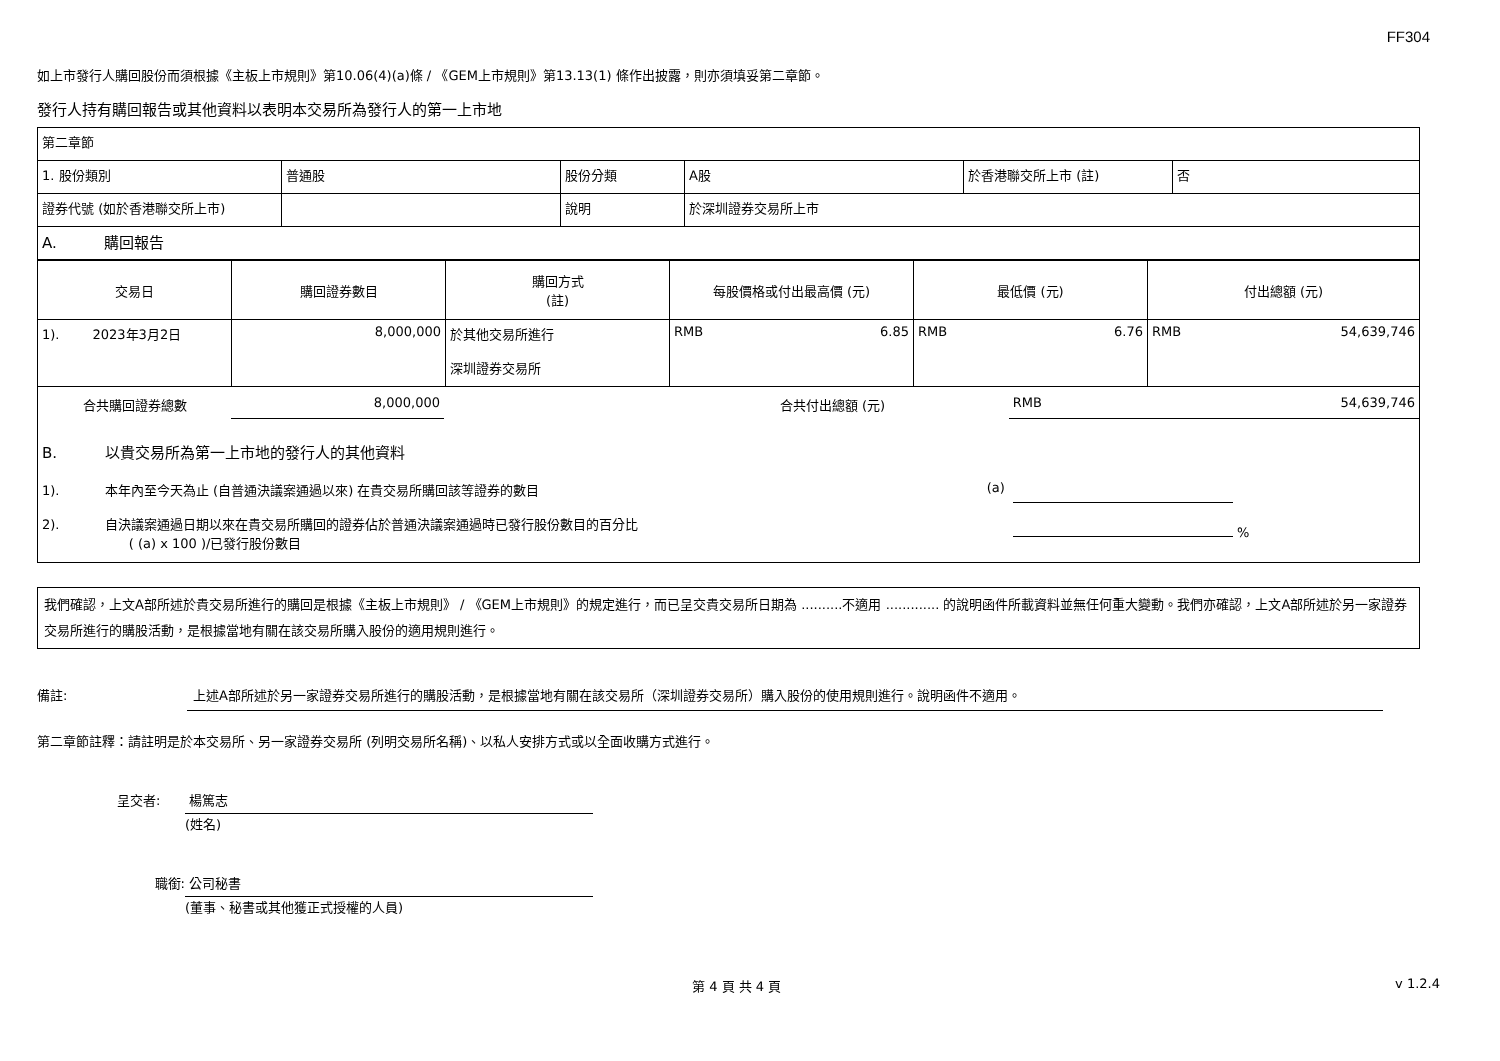FF304
如上市發行人購回股份而須根據《主板上市規則》第10.06(4)(a)條 / 《GEM上市規則》第13.13(1) 條作出披露，則亦須填妥第二章節。
發行人持有購回報告或其他資料以表明本交易所為發行人的第一上市地
| 第二章節 | | | | | |
| 1. 股份類別 | 普通股 | 股份分類 | A股 | 於香港聯交所上市 (註) | 否 |
| 證券代號 (如於香港聯交所上市) | | 說明 | 於深圳證券交易所上市 | | |
| A. 購回報告 | | | | | |
| 交易日 | 購回證券數目 | 購回方式 (註) | 每股價格或付出最高價 (元) | 最低價 (元) | 付出總額 (元) |
| --- | --- | --- | --- | --- | --- |
| 1). 2023年3月2日 | 8,000,000 | 於其他交易所進行 深圳證券交易所 | RMB 6.85 | RMB 6.76 | RMB 54,639,746 |
| 合共購回證券總數 | 8,000,000 | | 合共付出總額 (元) | RMB 54,639,746 |
| B. 以貴交易所為第一上市地的發行人的其他資料 | | | | |
| 1). 本年內至今天為止 (自普通決議案通過以來) 在貴交易所購回該等證券的數目 | | | (a) | |
| 2). 自決議案通過日期以來在貴交易所購回的證券佔於普通決議案通過時已發行股份數目的百分比 ( (a) x 100 )/已發行股份數目 | | | | % |
我們確認，上文A部所述於貴交易所進行的購回是根據《主板上市規則》 / 《GEM上市規則》的規定進行，而已呈交貴交易所日期為 ..........不適用 ............. 的說明函件所載資料並無任何重大變動。我們亦確認，上文A部所述於另一家證券交易所進行的購股活動，是根據當地有關在該交易所購入股份的適用規則進行。
備註: 上述A部所述於另一家證券交易所進行的購股活動，是根據當地有關在該交易所（深圳證券交易所）購入股份的使用規則進行。說明函件不適用。
第二章節註釋：請註明是於本交易所、另一家證券交易所 (列明交易所名稱)、以私人安排方式或以全面收購方式進行。
呈交者: 楊篤志
(姓名)
職銜: 公司秘書
(董事、秘書或其他獲正式授權的人員)
第 4 頁 共 4 頁 v 1.2.4